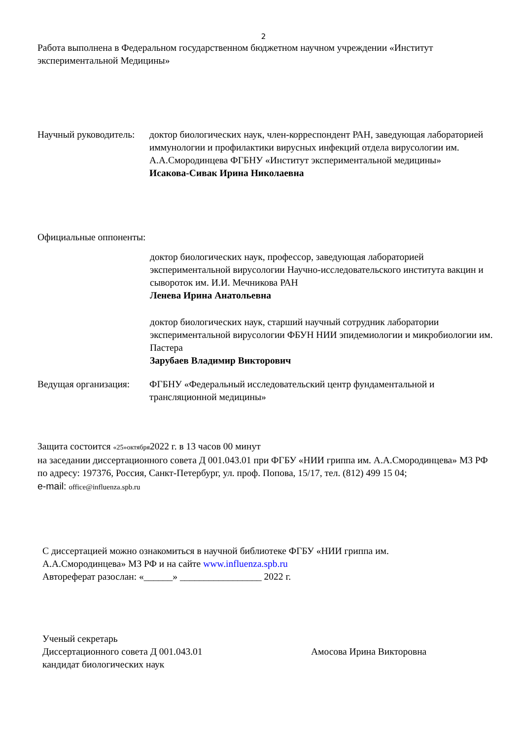2
Работа выполнена в Федеральном государственном бюджетном научном учреждении «Институт экспериментальной Медицины»
Научный руководитель:
доктор биологических наук, член-корреспондент РАН, заведующая лабораторией иммунологии и профилактики вирусных инфекций отдела вирусологии им. А.А.Смородинцева ФГБНУ «Институт экспериментальной медицины»
Исакова-Сивак Ирина Николаевна
Официальные оппоненты:
доктор биологических наук, профессор, заведующая лабораторией экспериментальной вирусологии Научно-исследовательского института вакцин и сывороток им. И.И. Мечникова РАН
Ленева Ирина Анатольевна
доктор биологических наук, старший научный сотрудник лаборатории экспериментальной вирусологии ФБУН НИИ эпидемиологии и микробиологии им. Пастера
Зарубаев Владимир Викторович
Ведущая организация:
ФГБНУ «Федеральный исследовательский центр фундаментальной и трансляционной медицины»
Защита состоится «25»октября2022 г. в 13 часов 00 минут
на заседании диссертационного совета Д 001.043.01 при ФГБУ «НИИ гриппа им. А.А.Смородинцева» МЗ РФ по адресу: 197376, Россия, Санкт-Петербург, ул. проф. Попова, 15/17, тел. (812) 499 15 04;
e-mail: office@influenza.spb.ru
С диссертацией можно ознакомиться в научной библиотеке ФГБУ «НИИ гриппа им.
А.А.Смородинцева» МЗ РФ и на сайте www.influenza.spb.ru
Автореферат разослан: «______» _________________ 2022 г.
Ученый секретарь
Диссертационного совета Д 001.043.01
кандидат биологических наук
Амосова Ирина Викторовна